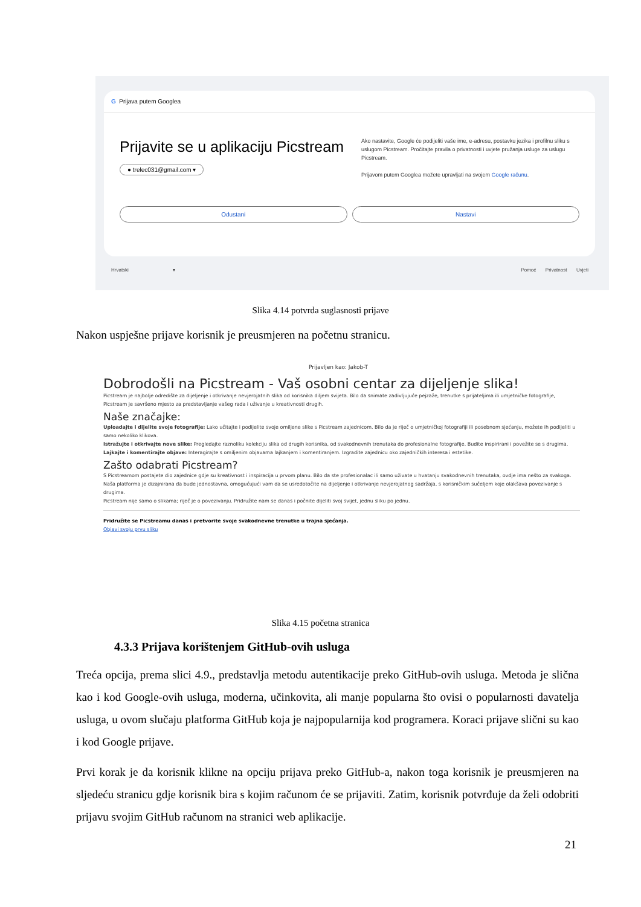G Prijava putem Googlea
Prijavite se u aplikaciju Picstream
● trelec031@gmail.com ▾
Ako nastavite, Google će podijeliti vaše ime, e-adresu, postavku jezika i profilnu sliku s uslugom Picstream. Pročitajte pravila o privatnosti i uvjete pružanja usluge za uslugu Picstream.
Prijavom putem Googlea možete upravljati na svojem Google računu.
Odustani Nastavi
Hrvatski ▾ Pomoć Privatnost Uvjeti
Slika 4.14 potvrda suglasnosti prijave
Nakon uspješne prijave korisnik je preusmjeren na početnu stranicu.
Prijavljen kao: Jakob-T
Dobrodošli na Picstream - Vaš osobni centar za dijeljenje slika!
Picstream je najbolje odredište za dijeljenje i otkrivanje nevjerojatnih slika od korisnika diljem svijeta. Bilo da snimate zadivljujuće pejzaže, trenutke s prijateljima ili umjetničke fotografije, Picstream je savršeno mjesto za predstavljanje vašeg rada i uživanje u kreativnosti drugih.
Naše značajke:
Uploadajte i dijelite svoje fotografije: Lako učitajte i podijelite svoje omiljene slike s Picstream zajednicom. Bilo da je riječ o umjetničkoj fotografiji ili posebnom sjećanju, možete ih podijeliti u samo nekoliko klikova.
Istražujte i otkrivajte nove slike: Pregledajte raznoliku kolekciju slika od drugih korisnika, od svakodnevnih trenutaka do profesionalne fotografije. Budite inspirirani i povežite se s drugima.
Lajkajte i komentirajte objave: Interagirajte s omiljenim objavama lajkanjem i komentiranjem. Izgradite zajednicu oko zajedničkih interesa i estetike.
Zašto odabrati Picstream?
S Picstreamom postajete dio zajednice gdje su kreativnost i inspiracija u prvom planu. Bilo da ste profesionalac ili samo uživate u hvatanju svakodnevnih trenutaka, ovdje ima nešto za svakoga.
Naša platforma je dizajnirana da bude jednostavna, omogućujući vam da se usredotočite na dijeljenje i otkrivanje nevjerojatnog sadržaja, s korisničkim sučeljem koje olakšava povezivanje s drugima.
Picstream nije samo o slikama; riječ je o povezivanju. Pridružite nam se danas i počnite dijeliti svoj svijet, jednu sliku po jednu.
Pridružite se Picstreamu danas i pretvorite svoje svakodnevne trenutke u trajna sjećanja.
Objavi svoju prvu sliku
Slika 4.15 početna stranica
4.3.3 Prijava korištenjem GitHub-ovih usluga
Treća opcija, prema slici 4.9., predstavlja metodu autentikacije preko GitHub-ovih usluga. Metoda je slična kao i kod Google-ovih usluga, moderna, učinkovita, ali manje popularna što ovisi o popularnosti davatelja usluga, u ovom slučaju platforma GitHub koja je najpopularnija kod programera. Koraci prijave slični su kao i kod Google prijave.
Prvi korak je da korisnik klikne na opciju prijava preko GitHub-a, nakon toga korisnik je preusmjeren na sljedeću stranicu gdje korisnik bira s kojim računom će se prijaviti. Zatim, korisnik potvrđuje da želi odobriti prijavu svojim GitHub računom na stranici web aplikacije.
21